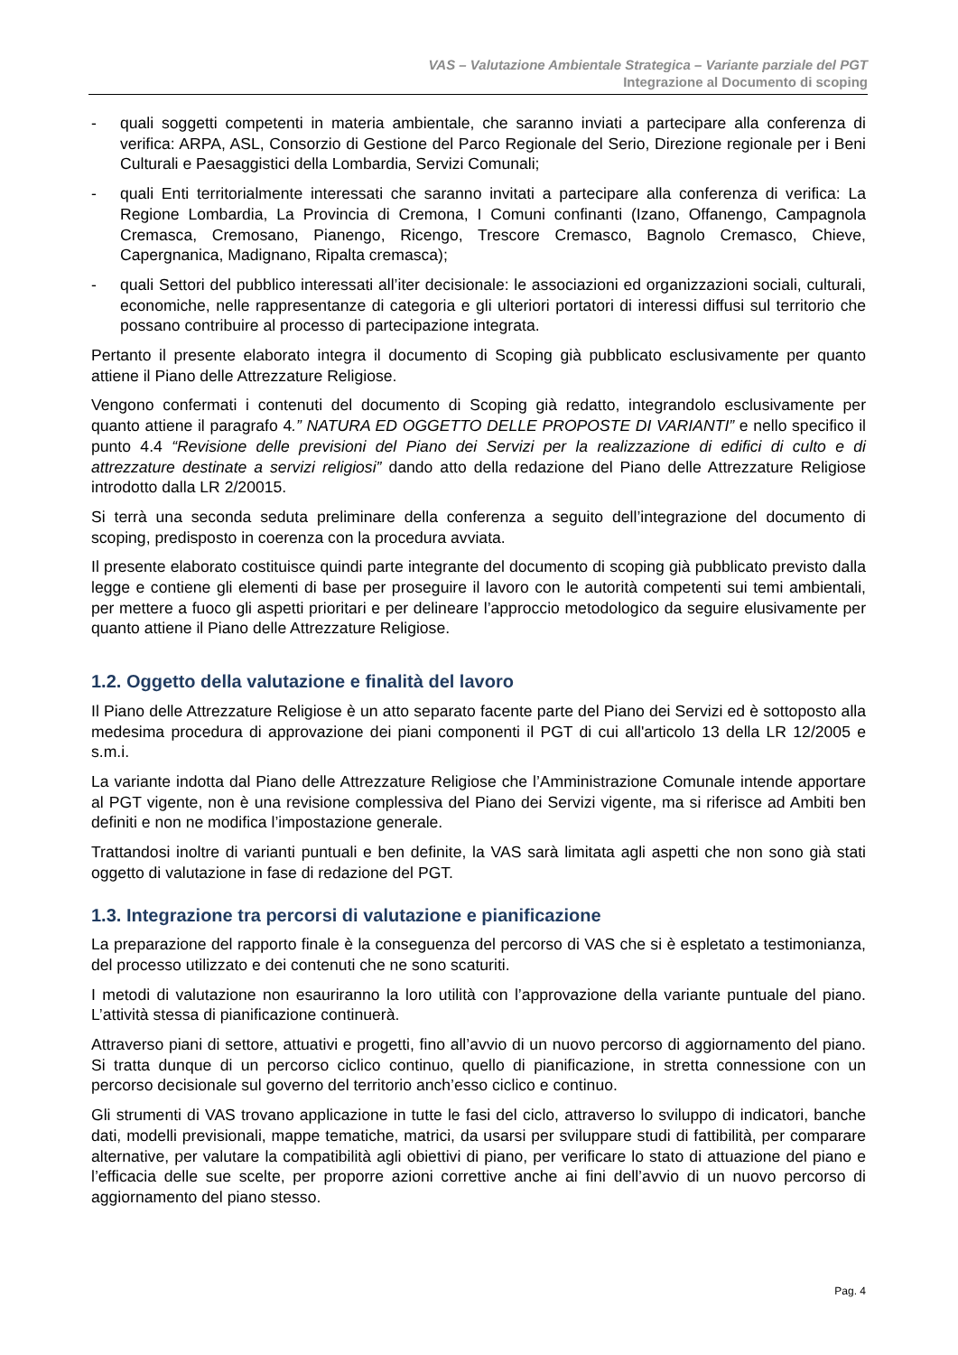VAS – Valutazione Ambientale Strategica – Variante parziale del PGT
Integrazione al Documento di scoping
- quali soggetti competenti in materia ambientale, che saranno inviati a partecipare alla conferenza di verifica: ARPA, ASL, Consorzio di Gestione del Parco Regionale del Serio, Direzione regionale per i Beni Culturali e Paesaggistici della Lombardia, Servizi Comunali;
- quali Enti territorialmente interessati che saranno invitati a partecipare alla conferenza di verifica: La Regione Lombardia, La Provincia di Cremona, I Comuni confinanti (Izano, Offanengo, Campagnola Cremasca, Cremosano, Pianengo, Ricengo, Trescore Cremasco, Bagnolo Cremasco, Chieve, Capergnanica, Madignano, Ripalta cremasca);
- quali Settori del pubblico interessati all’iter decisionale: le associazioni ed organizzazioni sociali, culturali, economiche, nelle rappresentanze di categoria e gli ulteriori portatori di interessi diffusi sul territorio che possano contribuire al processo di partecipazione integrata.
Pertanto il presente elaborato integra il documento di Scoping già pubblicato esclusivamente per quanto attiene il Piano delle Attrezzature Religiose.
Vengono confermati i contenuti del documento di Scoping già redatto, integrandolo esclusivamente per quanto attiene il paragrafo 4.” NATURA ED OGGETTO DELLE PROPOSTE DI VARIANTI” e nello specifico il punto 4.4 “Revisione delle previsioni del Piano dei Servizi per la realizzazione di edifici di culto e di attrezzature destinate a servizi religiosi” dando atto della redazione del Piano delle Attrezzature Religiose introdotto dalla LR 2/20015.
Si terrà una seconda seduta preliminare della conferenza a seguito dell’integrazione del documento di scoping, predisposto in coerenza con la procedura avviata.
Il presente elaborato costituisce quindi parte integrante del documento di scoping già pubblicato previsto dalla legge e contiene gli elementi di base per proseguire il lavoro con le autorità competenti sui temi ambientali, per mettere a fuoco gli aspetti prioritari e per delineare l’approccio metodologico da seguire elusivamente per quanto attiene il Piano delle Attrezzature Religiose.
1.2. Oggetto della valutazione e finalità del lavoro
Il Piano delle Attrezzature Religiose è un atto separato facente parte del Piano dei Servizi ed è sottoposto alla medesima procedura di approvazione dei piani componenti il PGT di cui all'articolo 13 della LR 12/2005 e s.m.i.
La variante indotta dal Piano delle Attrezzature Religiose che l’Amministrazione Comunale intende apportare al PGT vigente, non è una revisione complessiva del Piano dei Servizi vigente, ma si riferisce ad Ambiti ben definiti e non ne modifica l’impostazione generale.
Trattandosi inoltre di varianti puntuali e ben definite, la VAS sarà limitata agli aspetti che non sono già stati oggetto di valutazione in fase di redazione del PGT.
1.3. Integrazione tra percorsi di valutazione e pianificazione
La preparazione del rapporto finale è la conseguenza del percorso di VAS che si è espletato a testimonianza, del processo utilizzato e dei contenuti che ne sono scaturiti.
I metodi di valutazione non esauriranno la loro utilità con l’approvazione della variante puntuale del piano. L’attività stessa di pianificazione continuerà.
Attraverso piani di settore, attuativi e progetti, fino all’avvio di un nuovo percorso di aggiornamento del piano. Si tratta dunque di un percorso ciclico continuo, quello di pianificazione, in stretta connessione con un percorso decisionale sul governo del territorio anch’esso ciclico e continuo.
Gli strumenti di VAS trovano applicazione in tutte le fasi del ciclo, attraverso lo sviluppo di indicatori, banche dati, modelli previsionali, mappe tematiche, matrici, da usarsi per sviluppare studi di fattibilità, per comparare alternative, per valutare la compatibilità agli obiettivi di piano, per verificare lo stato di attuazione del piano e l’efficacia delle sue scelte, per proporre azioni correttive anche ai fini dell’avvio di un nuovo percorso di aggiornamento del piano stesso.
Pag. 4